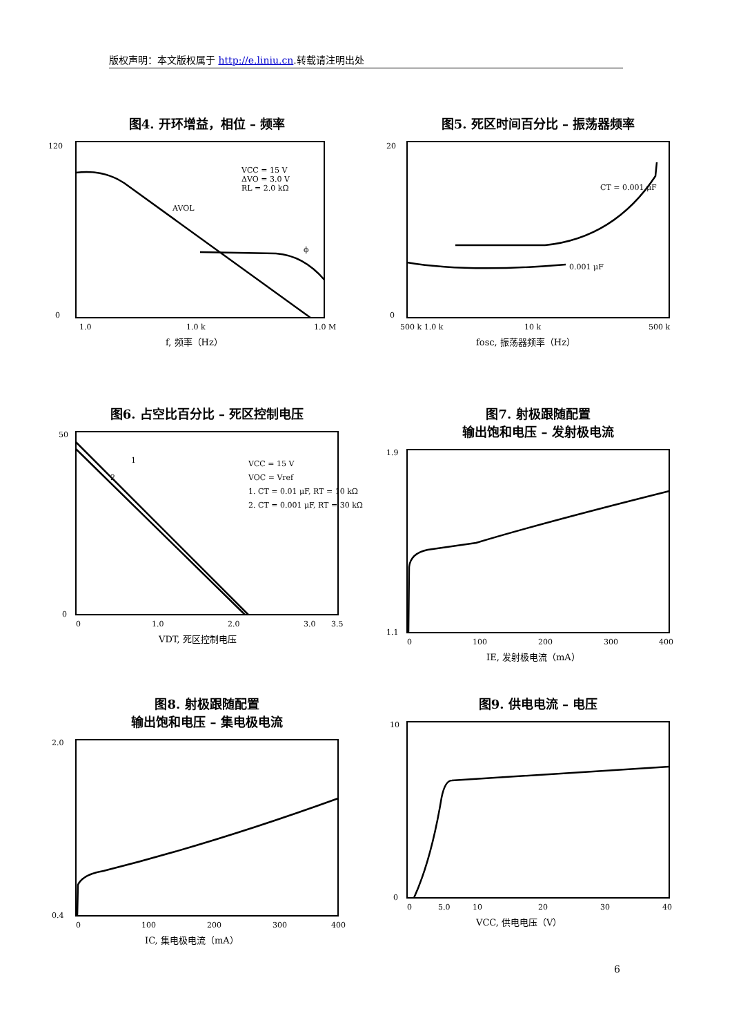版权声明：本文版权属于 http://e.liniu.cn.转载请注明出处
图4. 开环增益，相位 – 频率
120
0
VCC = 15 V
ΔVO = 3.0 V
RL = 2.0 kΩ
AVOL
ϕ
1.0
1.0 k
1.0 M
f, 频率（Hz）
图5. 死区时间百分比 – 振荡器频率
CT = 0.001 μF
0.001 μF
20
0
500 k 1.0 k
10 k
500 k
fosc, 振荡器频率（Hz）
图6. 占空比百分比 – 死区控制电压
VCC = 15 V
VOC = Vref
1. CT = 0.01 μF, RT = 10 kΩ
2. CT = 0.001 μF, RT = 30 kΩ
1
2
50
0
0
1.0
2.0
3.0
3.5
VDT, 死区控制电压
图7. 射极跟随配置
输出饱和电压 – 发射极电流
1.9
1.1
0
100
200
300
400
IE, 发射极电流（mA）
图8. 射极跟随配置
输出饱和电压 – 集电极电流
2.0
0.4
0
100
200
300
400
IC, 集电极电流（mA）
图9. 供电电流 – 电压
10
0
0
5.0
10
20
30
40
VCC, 供电电压（V）
6